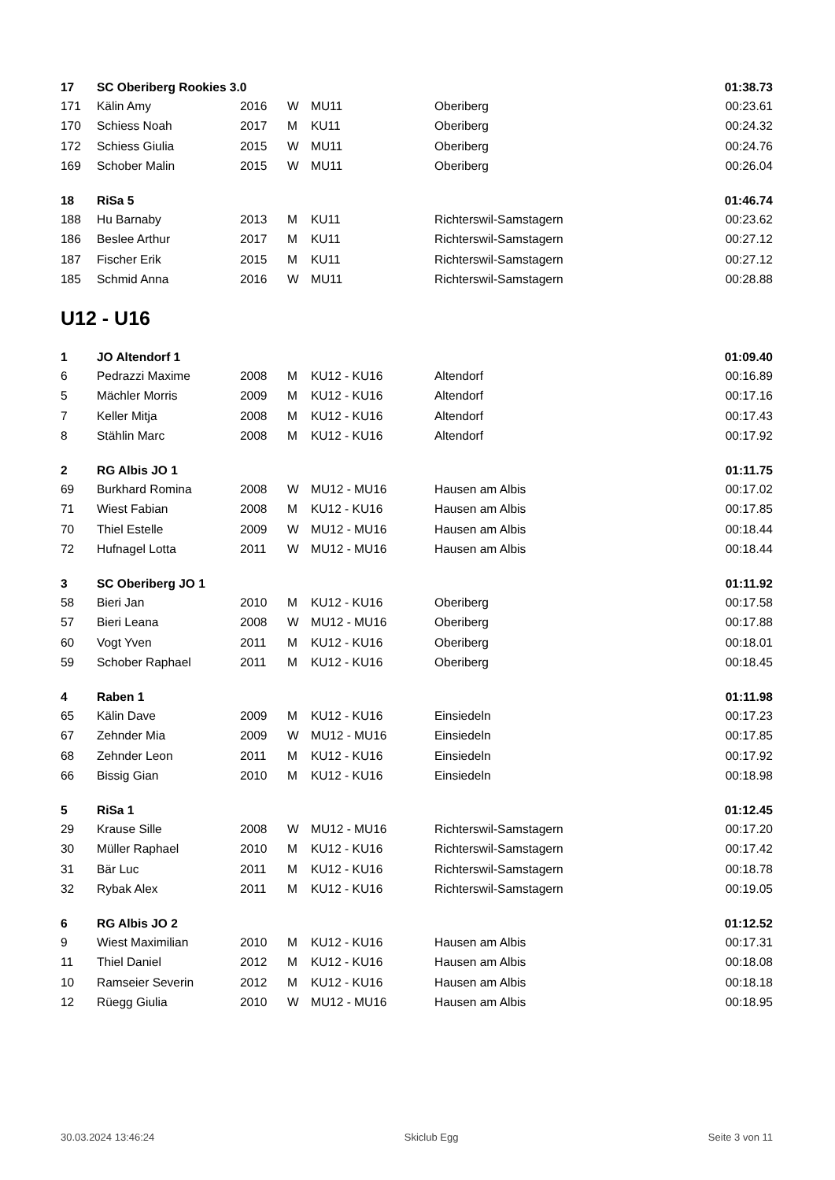| 17 | SC Oberiberg Rookies 3.0 | | | | | 01:38.73 |
| 171 | Kälin Amy | 2016 | W | MU11 | Oberiberg | 00:23.61 |
| 170 | Schiess Noah | 2017 | M | KU11 | Oberiberg | 00:24.32 |
| 172 | Schiess Giulia | 2015 | W | MU11 | Oberiberg | 00:24.76 |
| 169 | Schober Malin | 2015 | W | MU11 | Oberiberg | 00:26.04 |
| 18 | RiSa 5 | | | | | 01:46.74 |
| 188 | Hu Barnaby | 2013 | M | KU11 | Richterswil-Samstagern | 00:23.62 |
| 186 | Beslee Arthur | 2017 | M | KU11 | Richterswil-Samstagern | 00:27.12 |
| 187 | Fischer Erik | 2015 | M | KU11 | Richterswil-Samstagern | 00:27.12 |
| 185 | Schmid Anna | 2016 | W | MU11 | Richterswil-Samstagern | 00:28.88 |
U12 - U16
| 1 | JO Altendorf 1 | | | | | 01:09.40 |
| 6 | Pedrazzi Maxime | 2008 | M | KU12 - KU16 | Altendorf | 00:16.89 |
| 5 | Mächler Morris | 2009 | M | KU12 - KU16 | Altendorf | 00:17.16 |
| 7 | Keller Mitja | 2008 | M | KU12 - KU16 | Altendorf | 00:17.43 |
| 8 | Stählin Marc | 2008 | M | KU12 - KU16 | Altendorf | 00:17.92 |
| 2 | RG Albis JO 1 | | | | | 01:11.75 |
| 69 | Burkhard Romina | 2008 | W | MU12 - MU16 | Hausen am Albis | 00:17.02 |
| 71 | Wiest Fabian | 2008 | M | KU12 - KU16 | Hausen am Albis | 00:17.85 |
| 70 | Thiel Estelle | 2009 | W | MU12 - MU16 | Hausen am Albis | 00:18.44 |
| 72 | Hufnagel Lotta | 2011 | W | MU12 - MU16 | Hausen am Albis | 00:18.44 |
| 3 | SC Oberiberg JO 1 | | | | | 01:11.92 |
| 58 | Bieri Jan | 2010 | M | KU12 - KU16 | Oberiberg | 00:17.58 |
| 57 | Bieri Leana | 2008 | W | MU12 - MU16 | Oberiberg | 00:17.88 |
| 60 | Vogt Yven | 2011 | M | KU12 - KU16 | Oberiberg | 00:18.01 |
| 59 | Schober Raphael | 2011 | M | KU12 - KU16 | Oberiberg | 00:18.45 |
| 4 | Raben 1 | | | | | 01:11.98 |
| 65 | Kälin Dave | 2009 | M | KU12 - KU16 | Einsiedeln | 00:17.23 |
| 67 | Zehnder Mia | 2009 | W | MU12 - MU16 | Einsiedeln | 00:17.85 |
| 68 | Zehnder Leon | 2011 | M | KU12 - KU16 | Einsiedeln | 00:17.92 |
| 66 | Bissig Gian | 2010 | M | KU12 - KU16 | Einsiedeln | 00:18.98 |
| 5 | RiSa 1 | | | | | 01:12.45 |
| 29 | Krause Sille | 2008 | W | MU12 - MU16 | Richterswil-Samstagern | 00:17.20 |
| 30 | Müller Raphael | 2010 | M | KU12 - KU16 | Richterswil-Samstagern | 00:17.42 |
| 31 | Bär Luc | 2011 | M | KU12 - KU16 | Richterswil-Samstagern | 00:18.78 |
| 32 | Rybak Alex | 2011 | M | KU12 - KU16 | Richterswil-Samstagern | 00:19.05 |
| 6 | RG Albis JO 2 | | | | | 01:12.52 |
| 9 | Wiest Maximilian | 2010 | M | KU12 - KU16 | Hausen am Albis | 00:17.31 |
| 11 | Thiel Daniel | 2012 | M | KU12 - KU16 | Hausen am Albis | 00:18.08 |
| 10 | Ramseier Severin | 2012 | M | KU12 - KU16 | Hausen am Albis | 00:18.18 |
| 12 | Rüegg Giulia | 2010 | W | MU12 - MU16 | Hausen am Albis | 00:18.95 |
30.03.2024 13:46:24 Skiclub Egg Seite 3 von 11